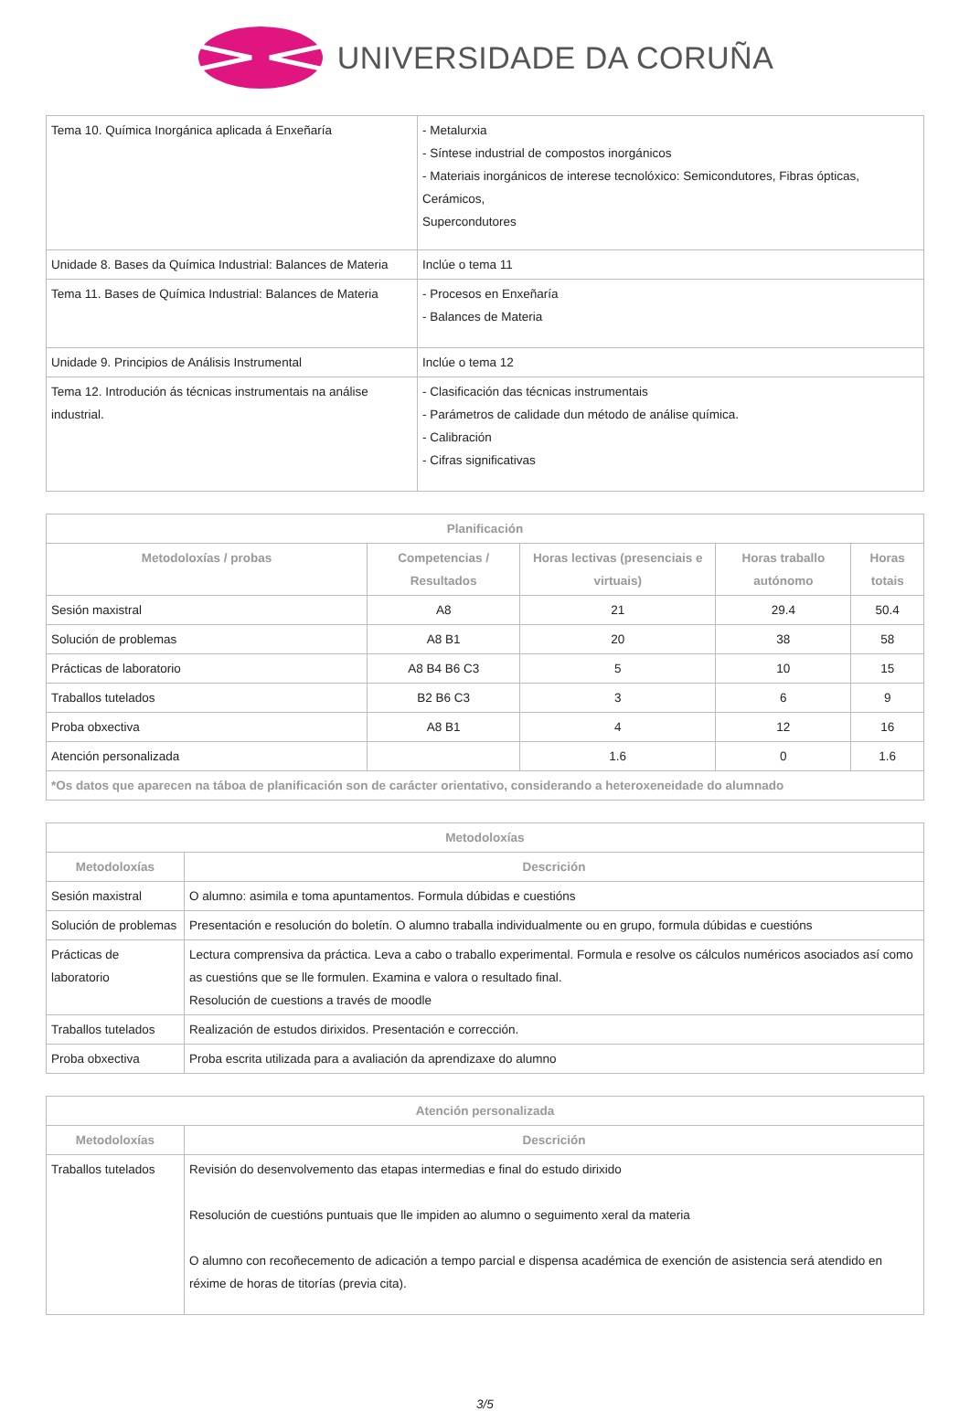UNIVERSIDADE DA CORUÑA
| Tema 10. Química Inorgánica aplicada á Enxeñaría | - Metalurxia - Síntese industrial de compostos inorgánicos - Materiais inorgánicos de interese tecnolóxico: Semicondutores, Fibras ópticas, Cerámicos, Supercondutores |
| Unidade 8. Bases da Química Industrial: Balances de Materia | Inclúe o tema 11 |
| Tema 11. Bases de Química Industrial: Balances de Materia | - Procesos en Enxeñaría - Balances de Materia |
| Unidade 9. Principios de Análisis Instrumental | Inclúe o tema 12 |
| Tema 12. Introdución ás técnicas instrumentais na análise industrial. | - Clasificación das técnicas instrumentais - Parámetros de calidade dun método de análise química. - Calibración - Cifras significativas |
| Planificación | | | | |
| --- | --- | --- | --- | --- |
| Metodoloxías / probas | Competencias / Resultados | Horas lectivas (presenciais e virtuais) | Horas traballo autónomo | Horas totais |
| Sesión maxistral | A8 | 21 | 29.4 | 50.4 |
| Solución de problemas | A8 B1 | 20 | 38 | 58 |
| Prácticas de laboratorio | A8 B4 B6 C3 | 5 | 10 | 15 |
| Traballos tutelados | B2 B6 C3 | 3 | 6 | 9 |
| Proba obxectiva | A8 B1 | 4 | 12 | 16 |
| Atención personalizada | | 1.6 | 0 | 1.6 |
| *Os datos que aparecen na táboa de planificación son de carácter orientativo, considerando a heteroxeneidade do alumnado | | | | |
| Metodoloxías | |
| --- | --- |
| Metodoloxías | Descrición |
| Sesión maxistral | O alumno: asimila e toma apuntamentos. Formula dúbidas e cuestións |
| Solución de problemas | Presentación e resolución do boletín. O alumno traballa individualmente ou en grupo, formula dúbidas e cuestións |
| Prácticas de laboratorio | Lectura comprensiva da práctica. Leva a cabo o traballo experimental. Formula e resolve os cálculos numéricos asociados así como as cuestións que se lle formulen. Examina e valora o resultado final. Resolución de cuestions a través de moodle |
| Traballos tutelados | Realización de estudos dirixidos. Presentación e corrección. |
| Proba obxectiva | Proba escrita utilizada para a avaliación da aprendizaxe do alumno |
| Atención personalizada | |
| --- | --- |
| Metodoloxías | Descrición |
| Traballos tutelados | Revisión do desenvolvemento das etapas intermedias e final do estudo dirixido Resolución de cuestións puntuais que lle impiden ao alumno o seguimento xeral da materia O alumno con recoñecemento de adicación a tempo parcial e dispensa académica de exención de asistencia será atendido en réxime de horas de titorías (previa cita). |
3/5